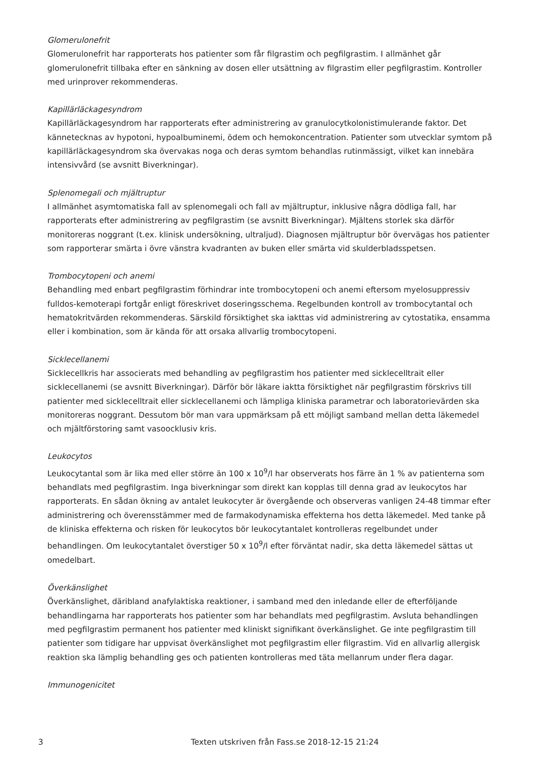Glomerulonefrit
Glomerulonefrit har rapporterats hos patienter som får filgrastim och pegfilgrastim. I allmänhet går glomerulonefrit tillbaka efter en sänkning av dosen eller utsättning av filgrastim eller pegfilgrastim. Kontroller med urinprover rekommenderas.
Kapillärläckagesyndrom
Kapillärläckagesyndrom har rapporterats efter administrering av granulocytkolonistimulerande faktor. Det kännetecknas av hypotoni, hypoalbuminemi, ödem och hemokoncentration. Patienter som utvecklar symtom på kapillärläckagesyndrom ska övervakas noga och deras symtom behandlas rutinmässigt, vilket kan innebära intensivvård (se avsnitt Biverkningar).
Splenomegali och mjältruptur
I allmänhet asymtomatiska fall av splenomegali och fall av mjältruptur, inklusive några dödliga fall, har rapporterats efter administrering av pegfilgrastim (se avsnitt Biverkningar). Mjältens storlek ska därför monitoreras noggrant (t.ex. klinisk undersökning, ultraljud). Diagnosen mjältruptur bör övervägas hos patienter som rapporterar smärta i övre vänstra kvadranten av buken eller smärta vid skulderbladsspetsen.
Trombocytopeni och anemi
Behandling med enbart pegfilgrastim förhindrar inte trombocytopeni och anemi eftersom myelosuppressiv fulldos-kemoterapi fortgår enligt föreskrivet doseringsschema. Regelbunden kontroll av trombocytantal och hematokritvärden rekommenderas. Särskild försiktighet ska iakttas vid administrering av cytostatika, ensamma eller i kombination, som är kända för att orsaka allvarlig trombocytopeni.
Sicklecellanemi
Sicklecellkris har associerats med behandling av pegfilgrastim hos patienter med sicklecelltrait eller sicklecellanemi (se avsnitt Biverkningar). Därför bör läkare iaktta försiktighet när pegfilgrastim förskrivs till patienter med sicklecelltrait eller sicklecellanemi och lämpliga kliniska parametrar och laboratorievärden ska monitoreras noggrant. Dessutom bör man vara uppmärksam på ett möjligt samband mellan detta läkemedel och mjältförstoring samt vasoocklusiv kris.
Leukocytos
Leukocytantal som är lika med eller större än 100 x 10<sup>9</sup>/l har observerats hos färre än 1 % av patienterna som behandlats med pegfilgrastim. Inga biverkningar som direkt kan kopplas till denna grad av leukocytos har rapporterats. En sådan ökning av antalet leukocyter är övergående och observeras vanligen 24-48 timmar efter administrering och överensstämmer med de farmakodynamiska effekterna hos detta läkemedel. Med tanke på de kliniska effekterna och risken för leukocytos bör leukocytantalet kontrolleras regelbundet under behandlingen. Om leukocytantalet överstiger 50 x 10<sup>9</sup>/l efter förväntat nadir, ska detta läkemedel sättas ut omedelbart.
Överkänslighet
Överkänslighet, däribland anafylaktiska reaktioner, i samband med den inledande eller de efterföljande behandlingarna har rapporterats hos patienter som har behandlats med pegfilgrastim. Avsluta behandlingen med pegfilgrastim permanent hos patienter med kliniskt signifikant överkänslighet. Ge inte pegfilgrastim till patienter som tidigare har uppvisat överkänslighet mot pegfilgrastim eller filgrastim. Vid en allvarlig allergisk reaktion ska lämplig behandling ges och patienten kontrolleras med täta mellanrum under flera dagar.
Immunogenicitet
3 Texten utskriven från Fass.se 2018-12-15 21:24